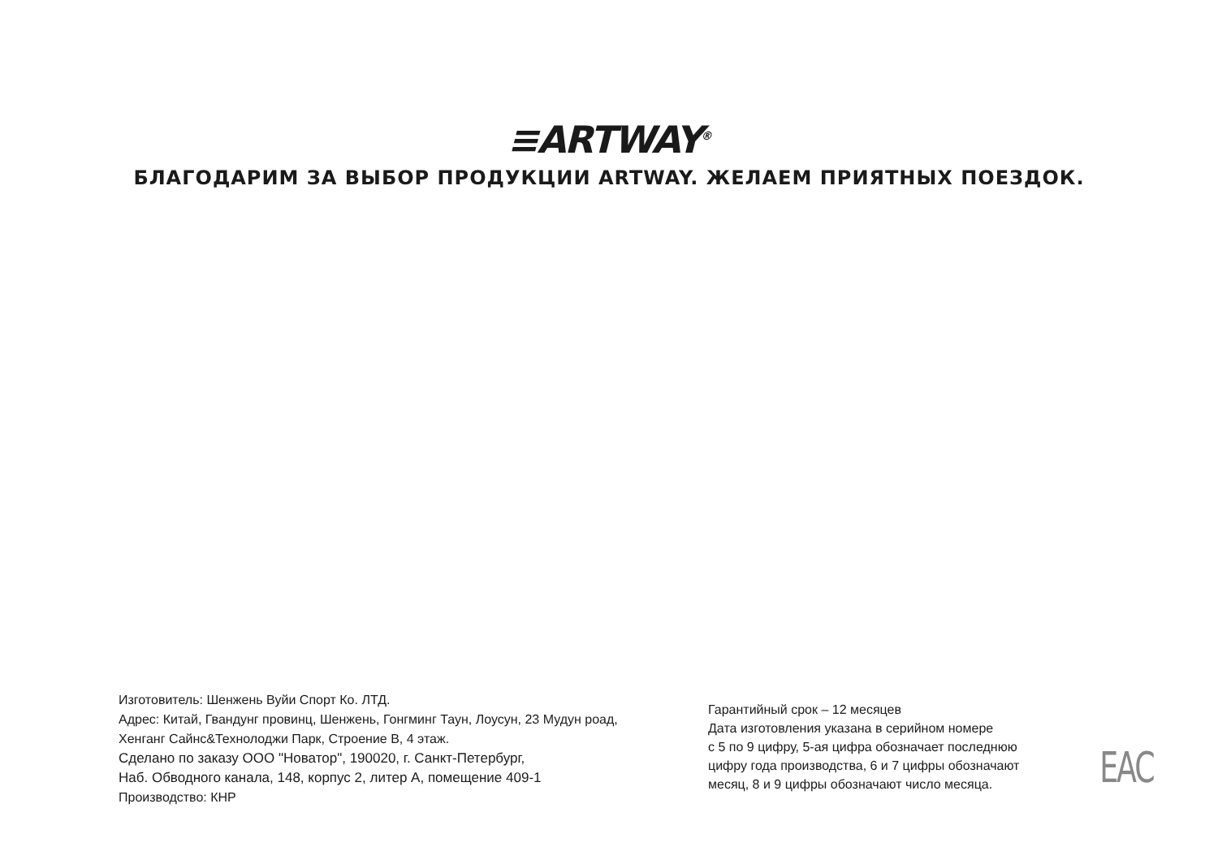≡ARTWAY<sup>®</sup>
БЛАГОДАРИМ ЗА ВЫБОР ПРОДУКЦИИ ARTWAY. ЖЕЛАЕМ ПРИЯТНЫХ ПОЕЗДОК.
Изготовитель: Шенжень Вуйи Спорт Ко. ЛТД.
Адрес: Китай, Гвандунг провинц, Шенжень, Гонгминг Таун, Лоусун, 23 Мудун роад,
Хенганг Сайнс&Технолоджи Парк, Строение B, 4 этаж.
Сделано по заказу ООО "Новатор", 190020, г. Санкт-Петербург,
Наб. Обводного канала, 148, корпус 2, литер А, помещение 409-1
Производство: КНР
Гарантийный срок – 12 месяцев
Дата изготовления указана в серийном номере
с 5 по 9 цифру, 5-ая цифра обозначает последнюю
цифру года производства, 6 и 7 цифры обозначают
месяц, 8 и 9 цифры обозначают число месяца.
EAC